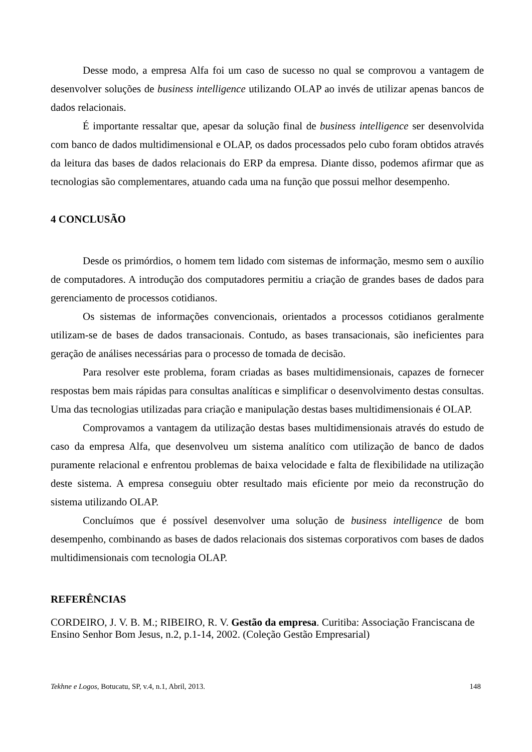Desse modo, a empresa Alfa foi um caso de sucesso no qual se comprovou a vantagem de desenvolver soluções de business intelligence utilizando OLAP ao invés de utilizar apenas bancos de dados relacionais.
É importante ressaltar que, apesar da solução final de business intelligence ser desenvolvida com banco de dados multidimensional e OLAP, os dados processados pelo cubo foram obtidos através da leitura das bases de dados relacionais do ERP da empresa. Diante disso, podemos afirmar que as tecnologias são complementares, atuando cada uma na função que possui melhor desempenho.
4 CONCLUSÃO
Desde os primórdios, o homem tem lidado com sistemas de informação, mesmo sem o auxílio de computadores. A introdução dos computadores permitiu a criação de grandes bases de dados para gerenciamento de processos cotidianos.
Os sistemas de informações convencionais, orientados a processos cotidianos geralmente utilizam-se de bases de dados transacionais. Contudo, as bases transacionais, são ineficientes para geração de análises necessárias para o processo de tomada de decisão.
Para resolver este problema, foram criadas as bases multidimensionais, capazes de fornecer respostas bem mais rápidas para consultas analíticas e simplificar o desenvolvimento destas consultas. Uma das tecnologias utilizadas para criação e manipulação destas bases multidimensionais é OLAP.
Comprovamos a vantagem da utilização destas bases multidimensionais através do estudo de caso da empresa Alfa, que desenvolveu um sistema analítico com utilização de banco de dados puramente relacional e enfrentou problemas de baixa velocidade e falta de flexibilidade na utilização deste sistema. A empresa conseguiu obter resultado mais eficiente por meio da reconstrução do sistema utilizando OLAP.
Concluímos que é possível desenvolver uma solução de business intelligence de bom desempenho, combinando as bases de dados relacionais dos sistemas corporativos com bases de dados multidimensionais com tecnologia OLAP.
REFERÊNCIAS
CORDEIRO, J. V. B. M.; RIBEIRO, R. V. Gestão da empresa. Curitiba: Associação Franciscana de Ensino Senhor Bom Jesus, n.2, p.1-14, 2002. (Coleção Gestão Empresarial)
Tekhne e Logos, Botucatu, SP, v.4, n.1, Abril, 2013. 148